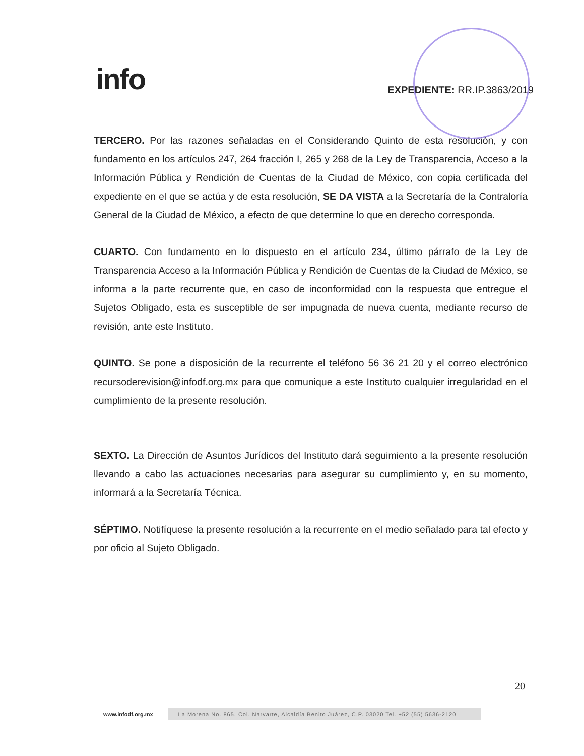info
EXPEDIENTE: RR.IP.3863/2019
TERCERO. Por las razones señaladas en el Considerando Quinto de esta resolución, y con fundamento en los artículos 247, 264 fracción I, 265 y 268 de la Ley de Transparencia, Acceso a la Información Pública y Rendición de Cuentas de la Ciudad de México, con copia certificada del expediente en el que se actúa y de esta resolución, SE DA VISTA a la Secretaría de la Contraloría General de la Ciudad de México, a efecto de que determine lo que en derecho corresponda.
CUARTO. Con fundamento en lo dispuesto en el artículo 234, último párrafo de la Ley de Transparencia Acceso a la Información Pública y Rendición de Cuentas de la Ciudad de México, se informa a la parte recurrente que, en caso de inconformidad con la respuesta que entregue el Sujetos Obligado, esta es susceptible de ser impugnada de nueva cuenta, mediante recurso de revisión, ante este Instituto.
QUINTO. Se pone a disposición de la recurrente el teléfono 56 36 21 20 y el correo electrónico recursoderevision@infodf.org.mx para que comunique a este Instituto cualquier irregularidad en el cumplimiento de la presente resolución.
SEXTO. La Dirección de Asuntos Jurídicos del Instituto dará seguimiento a la presente resolución llevando a cabo las actuaciones necesarias para asegurar su cumplimiento y, en su momento, informará a la Secretaría Técnica.
SÉPTIMO. Notifíquese la presente resolución a la recurrente en el medio señalado para tal efecto y por oficio al Sujeto Obligado.
20
www.infodf.org.mx
La Morena No. 865, Col. Narvarte, Alcaldía Benito Juárez, C.P. 03020 Tel. +52 (55) 5636-2120